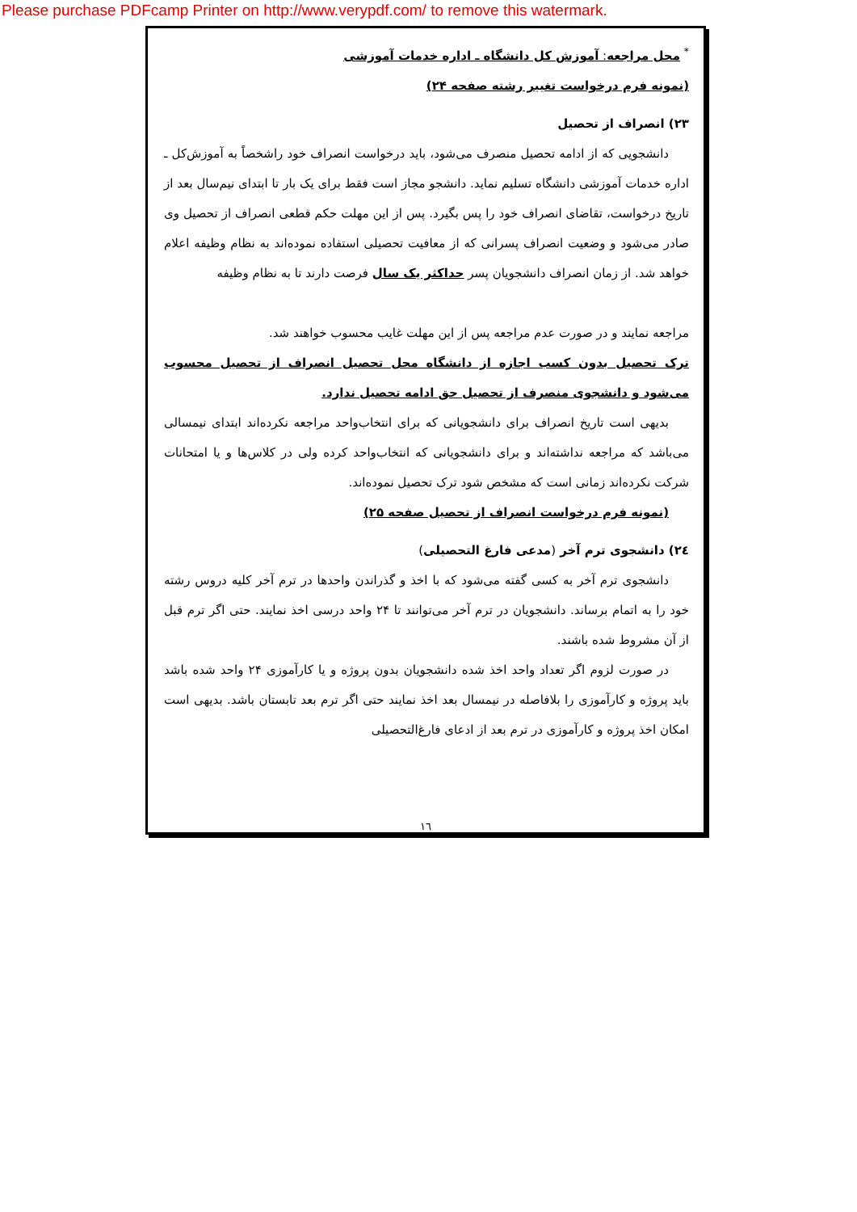Please purchase PDFcamp Printer on http://www.verypdf.com/ to remove this watermark.
<sup>*</sup> محل مراجعه: آموزش کل دانشگاه ـ اداره خدمات آموزشی
(نمونه فرم درخواست تغییر رشته صفحه ۲۴)
۲۳) انصراف از تحصیل
دانشجویی که از ادامه تحصیل منصرف می‌شود، باید درخواست انصراف خود راشخصاً به آموزش‌کل ـ اداره خدمات آموزشی دانشگاه تسلیم نماید. دانشجو مجاز است فقط برای یک بار تا ابتدای نیم‌سال بعد از تاریخ درخواست، تقاضای انصراف خود را پس بگیرد. پس از این مهلت حکم قطعی انصراف از تحصیل وی صادر می‌شود و وضعیت انصراف پسرانی که از معافیت تحصیلی استفاده نموده‌اند به نظام وظیفه اعلام خواهد شد. از زمان انصراف دانشجویان پسر حداکثر یک سال فرصت دارند تا به نظام وظیفه
مراجعه نمایند و در صورت عدم مراجعه پس از این مهلت غایب محسوب خواهند شد.
ترک تحصیل بدون کسب اجازه از دانشگاه محل تحصیل انصراف از تحصیل محسوب می‌شود و دانشجوی منصرف از تحصیل حق ادامه تحصیل ندارد.
بدیهی است تاریخ انصراف برای دانشجویانی که برای انتخاب‌واحد مراجعه نکرده‌اند ابتدای نیمسالی می‌باشد که مراجعه نداشته‌اند و برای دانشجویانی که انتخاب‌واحد کرده ولی در کلاس‌ها و یا امتحانات شرکت نکرده‌اند زمانی است که مشخص شود ترک تحصیل نموده‌اند.
(نمونه فرم درخواست انصراف از تحصیل صفحه ۲۵)
۲٤) دانشجوی ترم آخر (مدعی فارغ التحصیلی)
دانشجوی ترم آخر به کسی گفته می‌شود که با اخذ و گذراندن واحدها در ترم آخر کلیه دروس رشته خود را به اتمام برساند. دانشجویان در ترم آخر می‌توانند تا ۲۴ واحد درسی اخذ نمایند. حتی اگر ترم قبل از آن مشروط شده باشند.
در صورت لزوم اگر تعداد واحد اخذ شده دانشجویان بدون پروژه و یا کارآموزی ۲۴ واحد شده باشد باید پروژه و کارآموزی را بلافاصله در نیمسال بعد اخذ نمایند حتی اگر ترم بعد تابستان باشد. بدیهی است امکان اخذ پروژه و کارآموزی در ترم بعد از ادعای فارغ‌التحصیلی
١٦